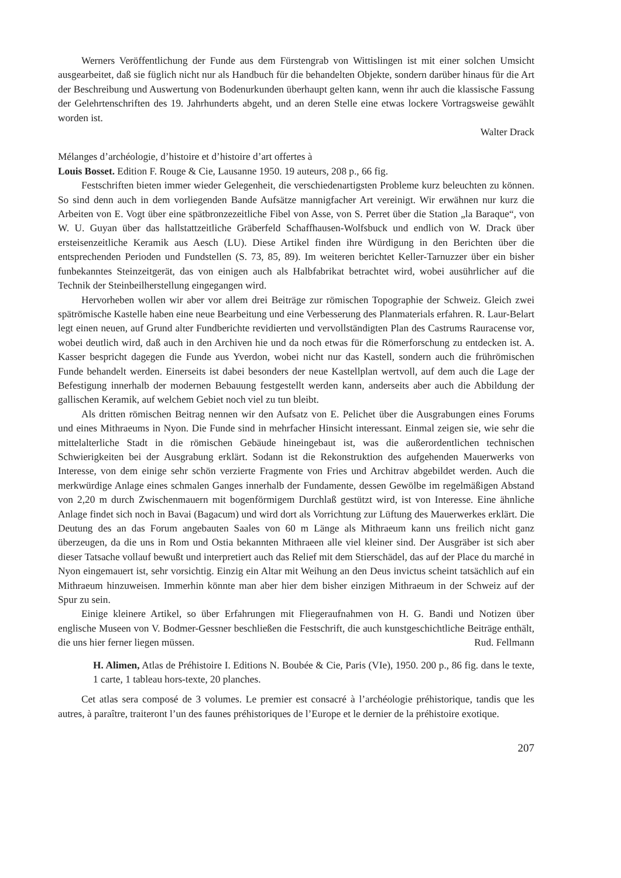Werners Veröffentlichung der Funde aus dem Fürstengrab von Wittislingen ist mit einer solchen Umsicht ausgearbeitet, daß sie füglich nicht nur als Handbuch für die behandelten Objekte, sondern darüber hinaus für die Art der Beschreibung und Auswertung von Bodenurkunden überhaupt gelten kann, wenn ihr auch die klassische Fassung der Gelehrtenschriften des 19. Jahrhunderts abgeht, und an deren Stelle eine etwas lockere Vortragsweise gewählt worden ist.
Walter Drack
Mélanges d’archéologie, d’histoire et d’histoire d’art offertes à
Louis Bosset. Edition F. Rouge & Cie, Lausanne 1950. 19 auteurs, 208 p., 66 fig.
Festschriften bieten immer wieder Gelegenheit, die verschiedenartigsten Probleme kurz beleuchten zu können. So sind denn auch in dem vorliegenden Bande Aufsätze mannigfacher Art vereinigt. Wir erwähnen nur kurz die Arbeiten von E. Vogt über eine spätbronzezeitliche Fibel von Asse, von S. Perret über die Station „la Baraque“, von W. U. Guyan über das hallstattzeitliche Gräberfeld Schaffhausen-Wolfsbuck und endlich von W. Drack über ersteisenzeitliche Keramik aus Aesch (LU). Diese Artikel finden ihre Würdigung in den Berichten über die entsprechenden Perioden und Fundstellen (S. 73, 85, 89). Im weiteren berichtet Keller-Tarnuzzer über ein bisher funbekanntes Steinzeitgerät, das von einigen auch als Halbfabrikat betrachtet wird, wobei ausührlicher auf die Technik der Steinbeilherstellung eingegangen wird.
Hervorheben wollen wir aber vor allem drei Beiträge zur römischen Topographie der Schweiz. Gleich zwei spätrömische Kastelle haben eine neue Bearbeitung und eine Verbesserung des Planmaterials erfahren. R. Laur-Belart legt einen neuen, auf Grund alter Fundberichte revidierten und vervollständigten Plan des Castrums Rauracense vor, wobei deutlich wird, daß auch in den Archiven hie und da noch etwas für die Römerforschung zu entdecken ist. A. Kasser bespricht dagegen die Funde aus Yverdon, wobei nicht nur das Kastell, sondern auch die frührömischen Funde behandelt werden. Einerseits ist dabei besonders der neue Kastellplan wertvoll, auf dem auch die Lage der Befestigung innerhalb der modernen Bebauung festgestellt werden kann, anderseits aber auch die Abbildung der gallischen Keramik, auf welchem Gebiet noch viel zu tun bleibt.
Als dritten römischen Beitrag nennen wir den Aufsatz von E. Pelichet über die Ausgrabungen eines Forums und eines Mithraeums in Nyon. Die Funde sind in mehrfacher Hinsicht interessant. Einmal zeigen sie, wie sehr die mittelalterliche Stadt in die römischen Gebäude hineingebaut ist, was die außerordentlichen technischen Schwierigkeiten bei der Ausgrabung erklärt. Sodann ist die Rekonstruktion des aufgehenden Mauerwerks von Interesse, von dem einige sehr schön verzierte Fragmente von Fries und Architrav abgebildet werden. Auch die merkwürdige Anlage eines schmalen Ganges innerhalb der Fundamente, dessen Gewölbe im regelmäßigen Abstand von 2,20 m durch Zwischenmauern mit bogenförmigem Durchlaß gestützt wird, ist von Interesse. Eine ähnliche Anlage findet sich noch in Bavai (Bagacum) und wird dort als Vorrichtung zur Lüftung des Mauerwerkes erklärt. Die Deutung des an das Forum angebauten Saales von 60 m Länge als Mithraeum kann uns freilich nicht ganz überzeugen, da die uns in Rom und Ostia bekannten Mithraeen alle viel kleiner sind. Der Ausgräber ist sich aber dieser Tatsache vollauf bewußt und interpretiert auch das Relief mit dem Stierschädel, das auf der Place du marché in Nyon eingemauert ist, sehr vorsichtig. Einzig ein Altar mit Weihung an den Deus invictus scheint tatsächlich auf ein Mithraeum hinzuweisen. Immerhin könnte man aber hier dem bisher einzigen Mithraeum in der Schweiz auf der Spur zu sein.
Einige kleinere Artikel, so über Erfahrungen mit Fliegeraufnahmen von H. G. Bandi und Notizen über englische Museen von V. Bodmer-Gessner beschließen die Festschrift, die auch kunstgeschichtliche Beiträge enthält, die uns hier ferner liegen müssen. Rud. Fellmann
H. Alimen, Atlas de Préhistoire I. Editions N. Boubée & Cie, Paris (VIe), 1950. 200 p., 86 fig. dans le texte, 1 carte, 1 tableau hors-texte, 20 planches.
Cet atlas sera composé de 3 volumes. Le premier est consacré à l’archéologie préhistorique, tandis que les autres, à paraître, traiteront l’un des faunes préhistoriques de l’Europe et le dernier de la préhistoire exotique.
207